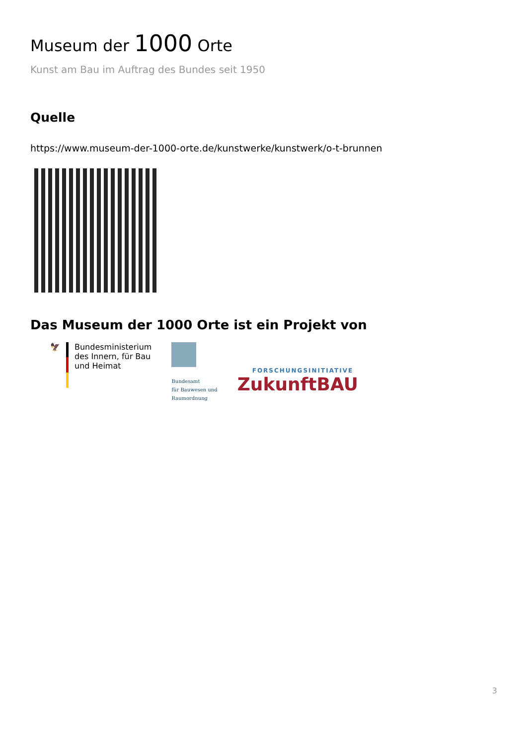Museum der 1000 Orte
Kunst am Bau im Auftrag des Bundes seit 1950
Quelle
https://www.museum-der-1000-orte.de/kunstwerke/kunstwerk/o-t-brunnen
Das Museum der 1000 Orte ist ein Projekt von
🦅 Bundesministerium
des Innern, für Bau
und Heimat
Bundesamt
für Bauwesen und
Raumordnung
FORSCHUNGSINITIATIVE
ZukunftBAU
3